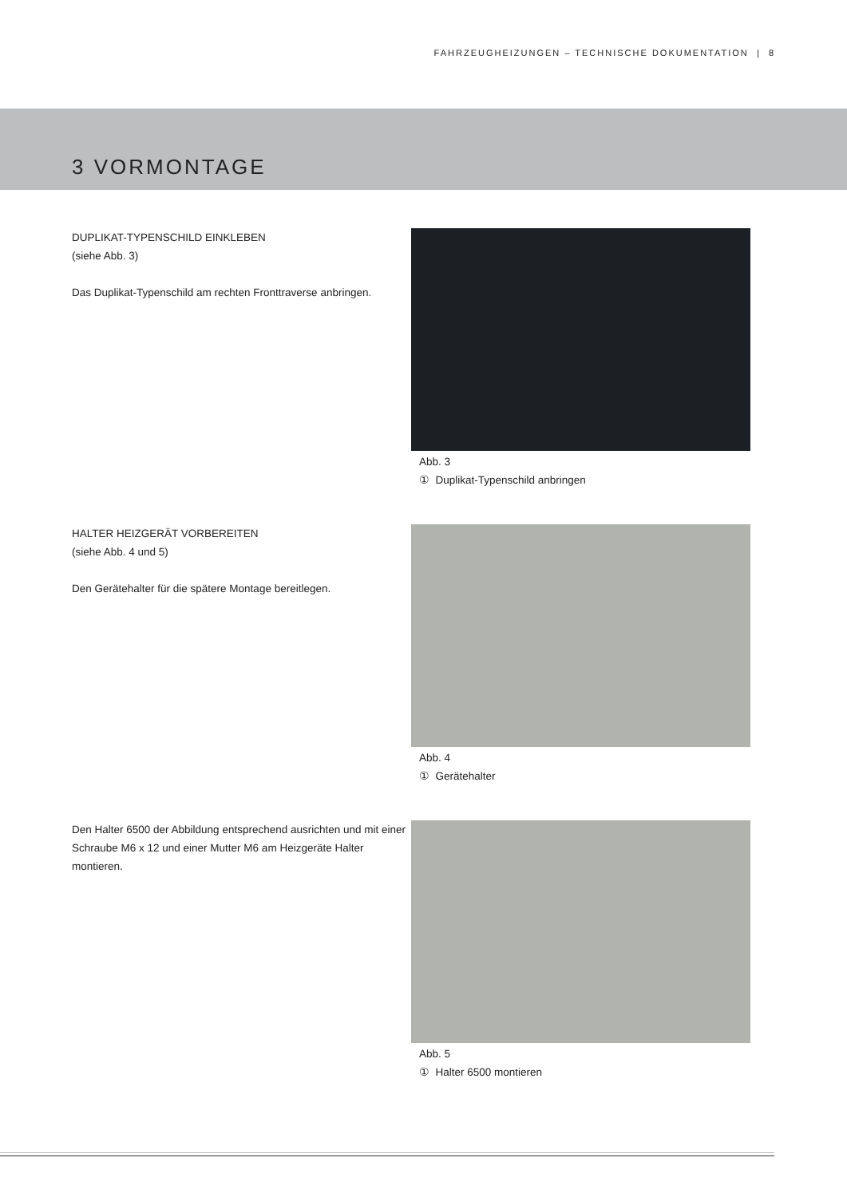FAHRZEUGHEIZUNGEN – TECHNISCHE DOKUMENTATION | 8
3 VORMONTAGE
DUPLIKAT-TYPENSCHILD EINKLEBEN
(siehe Abb. 3)
Das Duplikat-Typenschild am rechten Fronttraverse anbringen.
Abb. 3
① Duplikat-Typenschild anbringen
HALTER HEIZGERÄT VORBEREITEN
(siehe Abb. 4 und 5)
Den Gerätehalter für die spätere Montage bereitlegen.
Abb. 4
① Gerätehalter
Den Halter 6500 der Abbildung entsprechend ausrichten und mit einer Schraube M6 x 12 und einer Mutter M6 am Heizgeräte Halter montieren.
Abb. 5
① Halter 6500 montieren